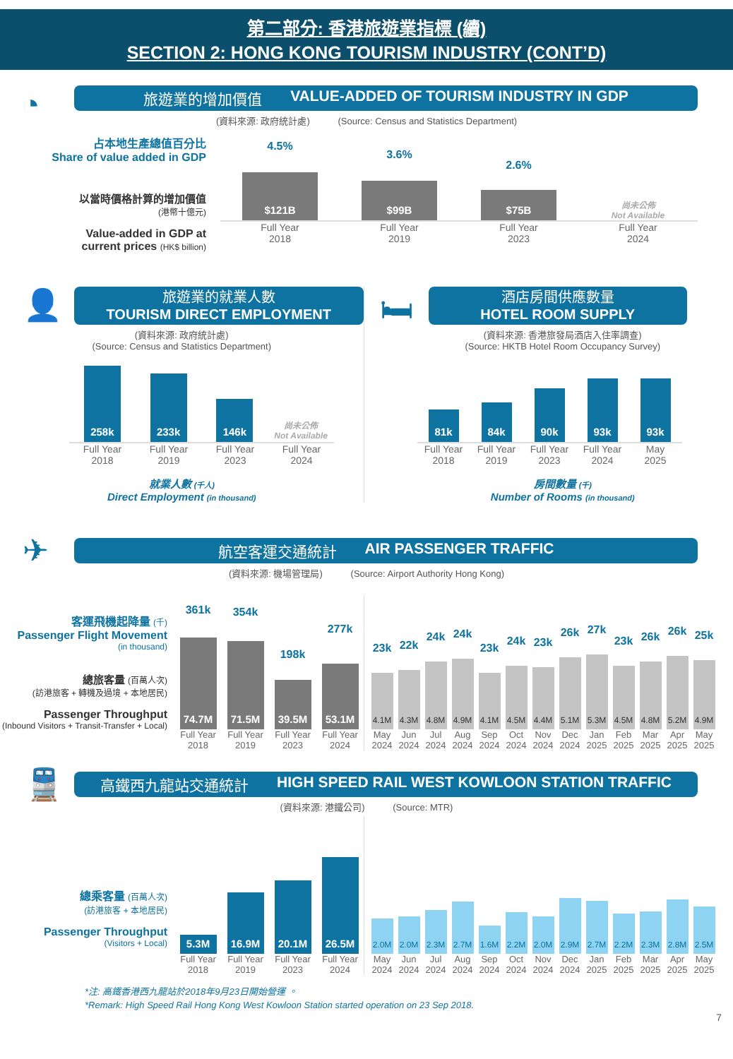第二部分: 香港旅遊業指標 (續)
SECTION 2: HONG KONG TOURISM INDUSTRY (CONT’D)
◔
旅遊業的增加價值 VALUE-ADDED OF TOURISM INDUSTRY IN GDP
(資料來源: 政府統計處) (Source: Census and Statistics Department)
占本地生產總值百分比
Share of value added in GDP
以當時價格計算的增加價值
(港幣十億元)
Value-added in GDP at
current prices (HK$ billion)
4.5%
$121B
3.6%
$99B
2.6%
$75B
尚未公佈
Not Available
Full Year
2018
Full Year
2019
Full Year
2023
Full Year
2024
👤
旅遊業的就業人數
TOURISM DIRECT EMPLOYMENT
(資料來源: 政府統計處)
(Source: Census and Statistics Department)
258k
233k
146k
尚未公佈
Not Available
Full Year
2018
Full Year
2019
Full Year
2023
Full Year
2024
就業人數 (千人)
Direct Employment (in thousand)
🛏
酒店房間供應數量
HOTEL ROOM SUPPLY
(資料來源: 香港旅發局酒店入住率調查)
(Source: HKTB Hotel Room Occupancy Survey)
81k
84k
90k
93k
93k
Full Year
2018
Full Year
2019
Full Year
2023
Full Year
2024
May
2025
房間數量 (千)
Number of Rooms (in thousand)
✈
航空客運交通統計 AIR PASSENGER TRAFFIC
(資料來源: 機場管理局) (Source: Airport Authority Hong Kong)
客運飛機起降量 (千)
Passenger Flight Movement
(in thousand)
總旅客量 (百萬人次)
(訪港旅客 + 轉機及過境 + 本地居民)
Passenger Throughput
(Inbound Visitors + Transit-Transfer + Local)
361k
74.7M
354k
71.5M
198k
39.5M
277k
53.1M
Full Year
2018
Full Year
2019
Full Year
2023
Full Year
2024
23k
4.1M
22k
4.3M
24k
4.8M
24k
4.9M
23k
4.1M
24k
4.5M
23k
4.4M
26k
5.1M
27k
5.3M
23k
4.5M
26k
4.8M
26k
5.2M
25k
4.9M
May 2024
Jun 2024
Jul 2024
Aug 2024
Sep 2024
Oct 2024
Nov 2024
Dec 2024
Jan 2025
Feb 2025
Mar 2025
Apr 2025
May 2025
🚆
高鐵西九龍站交通統計 HIGH SPEED RAIL WEST KOWLOON STATION TRAFFIC
(資料來源: 港鐵公司) (Source: MTR)
總乘客量 (百萬人次)
(訪港旅客 + 本地居民)
Passenger Throughput
(Visitors + Local)
5.3M
16.9M
20.1M
26.5M
Full Year
2018
Full Year
2019
Full Year
2023
Full Year
2024
2.0M
2.0M
2.3M
2.7M
1.6M
2.2M
2.0M
2.9M
2.7M
2.2M
2.3M
2.8M
2.5M
May 2024
Jun 2024
Jul 2024
Aug 2024
Sep 2024
Oct 2024
Nov 2024
Dec 2024
Jan 2025
Feb 2025
Mar 2025
Apr 2025
May 2025
*注: 高鐵香港西九龍站於2018年9月23日開始營運 。
*Remark: High Speed Rail Hong Kong West Kowloon Station started operation on 23 Sep 2018.
7